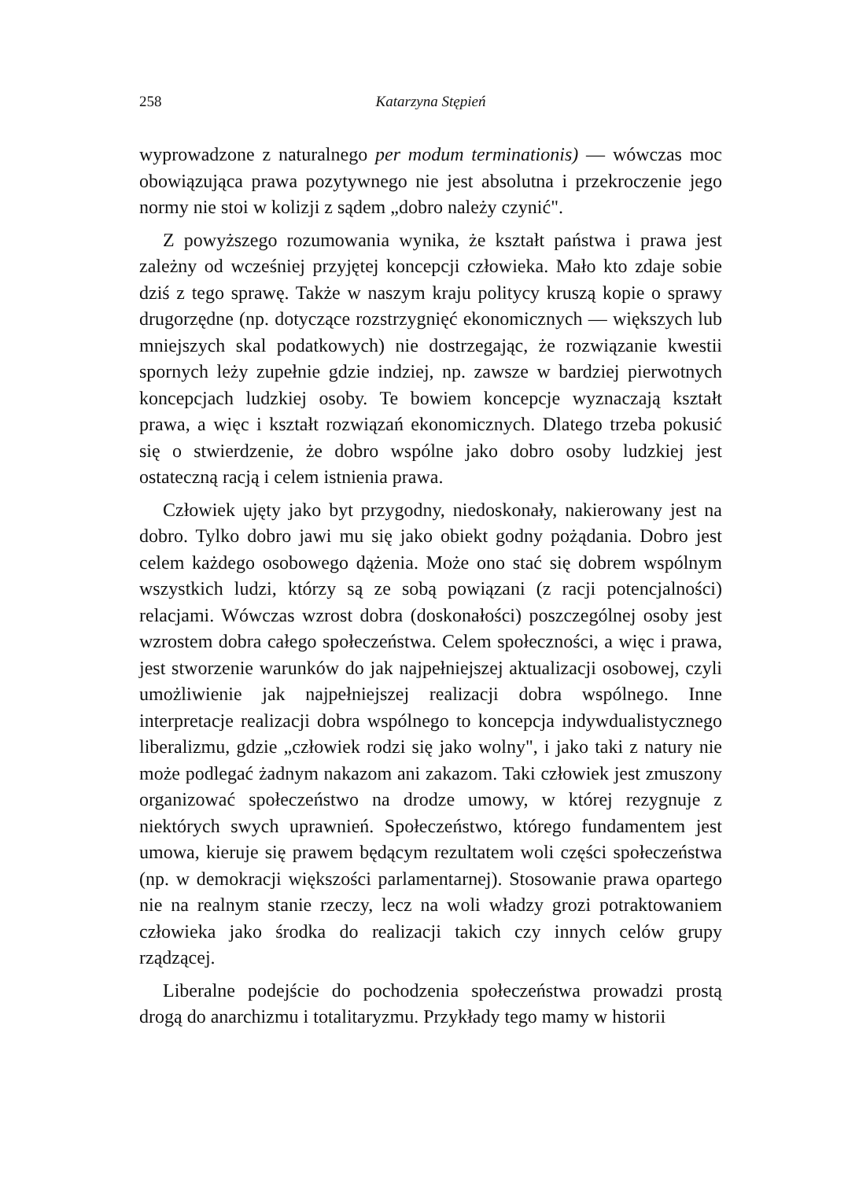258 Katarzyna Stępień
wyprowadzone z naturalnego per modum terminationis) — wówczas moc obowiązująca prawa pozytywnego nie jest absolutna i przekroczenie jego normy nie stoi w kolizji z sądem „dobro należy czynić".
Z powyższego rozumowania wynika, że kształt państwa i prawa jest zależny od wcześniej przyjętej koncepcji człowieka. Mało kto zdaje sobie dziś z tego sprawę. Także w naszym kraju politycy kruszą kopie o sprawy drugorzędne (np. dotyczące rozstrzygnięć ekonomicznych — większych lub mniejszych skal podatkowych) nie dostrzegając, że rozwiązanie kwestii spornych leży zupełnie gdzie indziej, np. zawsze w bardziej pierwotnych koncepcjach ludzkiej osoby. Te bowiem koncepcje wyznaczają kształt prawa, a więc i kształt rozwiązań ekonomicznych. Dlatego trzeba pokusić się o stwierdzenie, że dobro wspólne jako dobro osoby ludzkiej jest ostateczną racją i celem istnienia prawa.
Człowiek ujęty jako byt przygodny, niedoskonały, nakierowany jest na dobro. Tylko dobro jawi mu się jako obiekt godny pożądania. Dobro jest celem każdego osobowego dążenia. Może ono stać się dobrem wspólnym wszystkich ludzi, którzy są ze sobą powiązani (z racji potencjalności) relacjami. Wówczas wzrost dobra (doskonałości) poszczególnej osoby jest wzrostem dobra całego społeczeństwa. Celem społeczności, a więc i prawa, jest stworzenie warunków do jak najpełniejszej aktualizacji osobowej, czyli umożliwienie jak najpełniejszej realizacji dobra wspólnego. Inne interpretacje realizacji dobra wspólnego to koncepcja indywdualistycznego liberalizmu, gdzie „człowiek rodzi się jako wolny", i jako taki z natury nie może podlegać żadnym nakazom ani zakazom. Taki człowiek jest zmuszony organizować społeczeństwo na drodze umowy, w której rezygnuje z niektórych swych uprawnień. Społeczeństwo, którego fundamentem jest umowa, kieruje się prawem będącym rezultatem woli części społeczeństwa (np. w demokracji większości parlamentarnej). Stosowanie prawa opartego nie na realnym stanie rzeczy, lecz na woli władzy grozi potraktowaniem człowieka jako środka do realizacji takich czy innych celów grupy rządzącej.
Liberalne podejście do pochodzenia społeczeństwa prowadzi prostą drogą do anarchizmu i totalitaryzmu. Przykłady tego mamy w historii